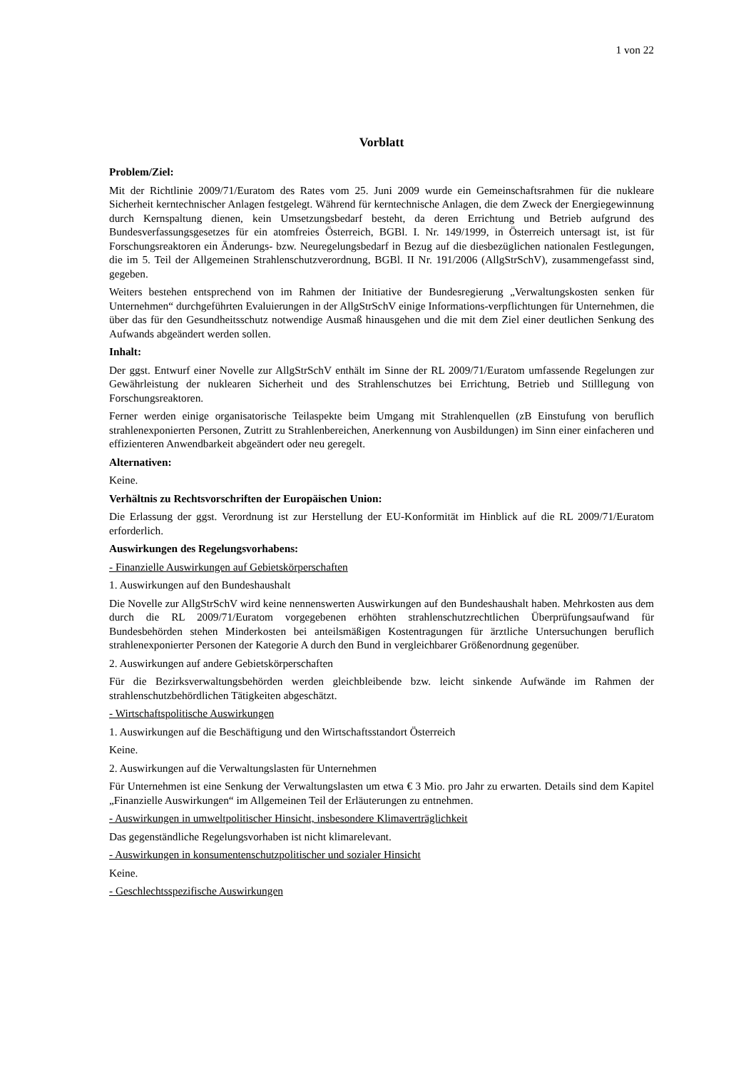1 von 22
Vorblatt
Problem/Ziel:
Mit der Richtlinie 2009/71/Euratom des Rates vom 25. Juni 2009 wurde ein Gemeinschaftsrahmen für die nukleare Sicherheit kerntechnischer Anlagen festgelegt. Während für kerntechnische Anlagen, die dem Zweck der Energiegewinnung durch Kernspaltung dienen, kein Umsetzungsbedarf besteht, da deren Errichtung und Betrieb aufgrund des Bundesverfassungsgesetzes für ein atomfreies Österreich, BGBl. I. Nr. 149/1999, in Österreich untersagt ist, ist für Forschungsreaktoren ein Änderungs- bzw. Neuregelungsbedarf in Bezug auf die diesbezüglichen nationalen Festlegungen, die im 5. Teil der Allgemeinen Strahlenschutzverordnung, BGBl. II Nr. 191/2006 (AllgStrSchV), zusammengefasst sind, gegeben.
Weiters bestehen entsprechend von im Rahmen der Initiative der Bundesregierung „Verwaltungskosten senken für Unternehmen“ durchgeführten Evaluierungen in der AllgStrSchV einige Informations-verpflichtungen für Unternehmen, die über das für den Gesundheitsschutz notwendige Ausmaß hinausgehen und die mit dem Ziel einer deutlichen Senkung des Aufwands abgeändert werden sollen.
Inhalt:
Der ggst. Entwurf einer Novelle zur AllgStrSchV enthält im Sinne der RL 2009/71/Euratom umfassende Regelungen zur Gewährleistung der nuklearen Sicherheit und des Strahlenschutzes bei Errichtung, Betrieb und Stilllegung von Forschungsreaktoren.
Ferner werden einige organisatorische Teilaspekte beim Umgang mit Strahlenquellen (zB Einstufung von beruflich strahlenexponierten Personen, Zutritt zu Strahlenbereichen, Anerkennung von Ausbildungen) im Sinn einer einfacheren und effizienteren Anwendbarkeit abgeändert oder neu geregelt.
Alternativen:
Keine.
Verhältnis zu Rechtsvorschriften der Europäischen Union:
Die Erlassung der ggst. Verordnung ist zur Herstellung der EU-Konformität im Hinblick auf die RL 2009/71/Euratom erforderlich.
Auswirkungen des Regelungsvorhabens:
- Finanzielle Auswirkungen auf Gebietskörperschaften
1. Auswirkungen auf den Bundeshaushalt
Die Novelle zur AllgStrSchV wird keine nennenswerten Auswirkungen auf den Bundeshaushalt haben. Mehrkosten aus dem durch die RL 2009/71/Euratom vorgegebenen erhöhten strahlenschutzrechtlichen Überprüfungsaufwand für Bundesbehörden stehen Minderkosten bei anteilsmäßigen Kostentragungen für ärztliche Untersuchungen beruflich strahlenexponierter Personen der Kategorie A durch den Bund in vergleichbarer Größenordnung gegenüber.
2. Auswirkungen auf andere Gebietskörperschaften
Für die Bezirksverwaltungsbehörden werden gleichbleibende bzw. leicht sinkende Aufwände im Rahmen der strahlenschutzbehördlichen Tätigkeiten abgeschätzt.
- Wirtschaftspolitische Auswirkungen
1. Auswirkungen auf die Beschäftigung und den Wirtschaftsstandort Österreich
Keine.
2. Auswirkungen auf die Verwaltungslasten für Unternehmen
Für Unternehmen ist eine Senkung der Verwaltungslasten um etwa € 3 Mio. pro Jahr zu erwarten. Details sind dem Kapitel „Finanzielle Auswirkungen“ im Allgemeinen Teil der Erläuterungen zu entnehmen.
- Auswirkungen in umweltpolitischer Hinsicht, insbesondere Klimaverträglichkeit
Das gegenständliche Regelungsvorhaben ist nicht klimarelevant.
- Auswirkungen in konsumentenschutzpolitischer und sozialer Hinsicht
Keine.
- Geschlechtsspezifische Auswirkungen